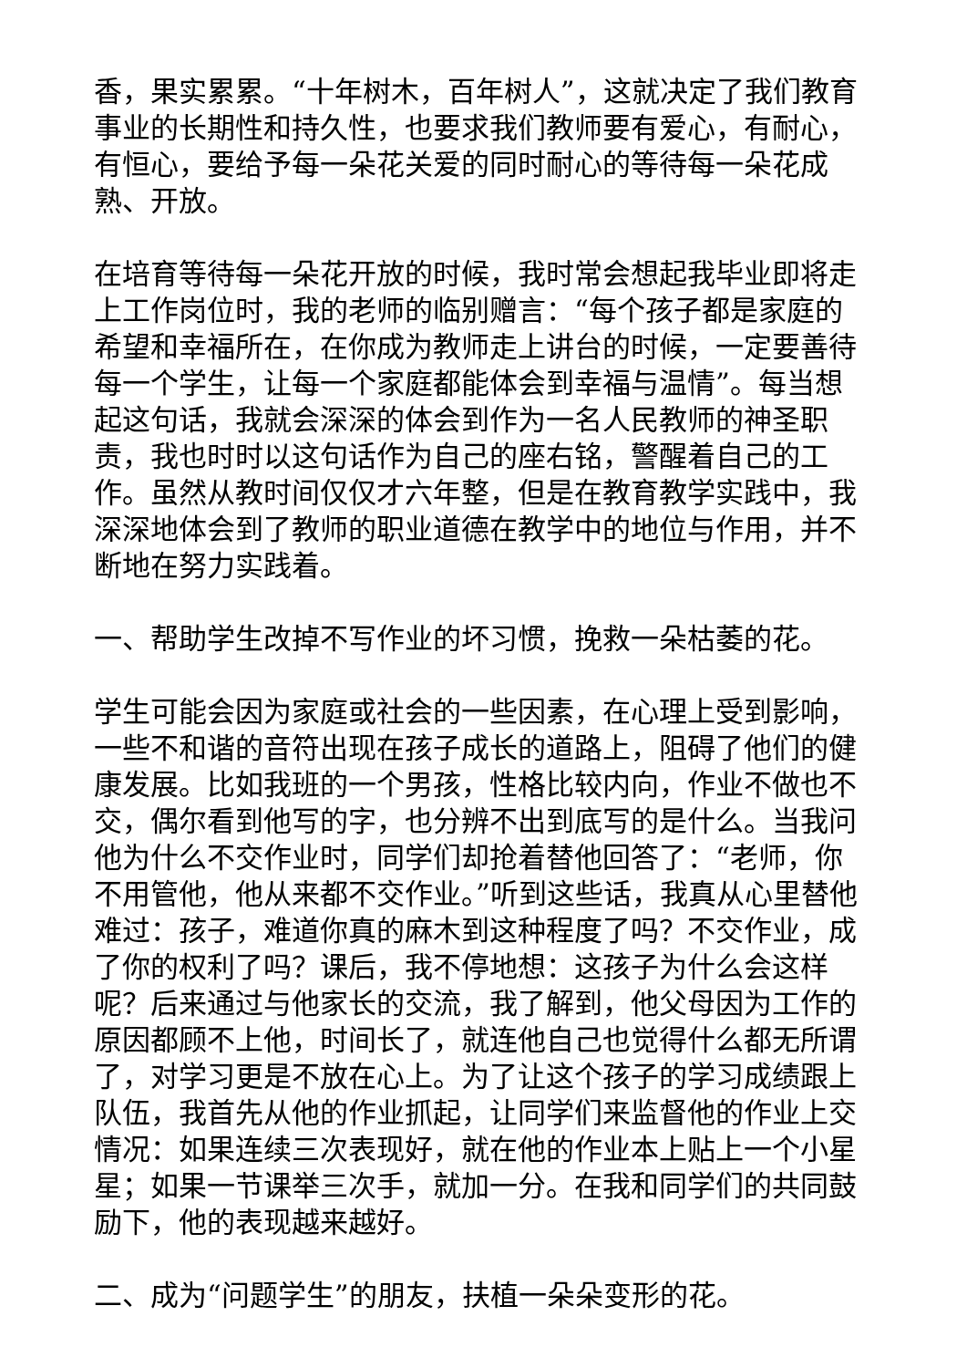香，果实累累。“十年树木，百年树人”，这就决定了我们教育事业的长期性和持久性，也要求我们教师要有爱心，有耐心，有恒心，要给予每一朵花关爱的同时耐心的等待每一朵花成熟、开放。
在培育等待每一朵花开放的时候，我时常会想起我毕业即将走上工作岗位时，我的老师的临别赠言：“每个孩子都是家庭的希望和幸福所在，在你成为教师走上讲台的时候，一定要善待每一个学生，让每一个家庭都能体会到幸福与温情”。每当想起这句话，我就会深深的体会到作为一名人民教师的神圣职责，我也时时以这句话作为自己的座右铭，警醒着自己的工作。虽然从教时间仅仅才六年整，但是在教育教学实践中，我深深地体会到了教师的职业道德在教学中的地位与作用，并不断地在努力实践着。
一、帮助学生改掉不写作业的坏习惯，挽救一朵枯萎的花。
学生可能会因为家庭或社会的一些因素，在心理上受到影响，一些不和谐的音符出现在孩子成长的道路上，阻碍了他们的健康发展。比如我班的一个男孩，性格比较内向，作业不做也不交，偶尔看到他写的字，也分辨不出到底写的是什么。当我问他为什么不交作业时，同学们却抢着替他回答了：“老师，你不用管他，他从来都不交作业。”听到这些话，我真从心里替他难过：孩子，难道你真的麻木到这种程度了吗？不交作业，成了你的权利了吗？课后，我不停地想：这孩子为什么会这样呢？后来通过与他家长的交流，我了解到，他父母因为工作的原因都顾不上他，时间长了，就连他自己也觉得什么都无所谓了，对学习更是不放在心上。为了让这个孩子的学习成绩跟上队伍，我首先从他的作业抓起，让同学们来监督他的作业上交情况：如果连续三次表现好，就在他的作业本上贴上一个小星星；如果一节课举三次手，就加一分。在我和同学们的共同鼓励下，他的表现越来越好。
二、成为“问题学生”的朋友，扶植一朵朵变形的花。